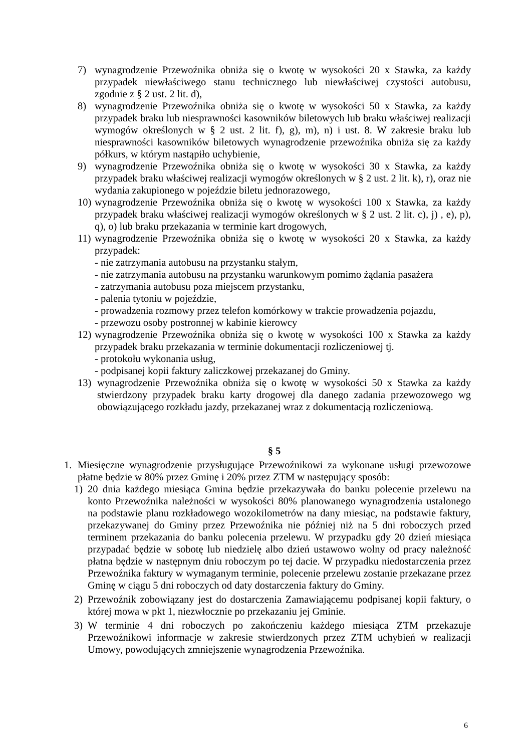7) wynagrodzenie Przewoźnika obniża się o kwotę w wysokości 20 x Stawka, za każdy przypadek niewłaściwego stanu technicznego lub niewłaściwej czystości autobusu, zgodnie z § 2 ust. 2 lit. d),
8) wynagrodzenie Przewoźnika obniża się o kwotę w wysokości 50 x Stawka, za każdy przypadek braku lub niesprawności kasowników biletowych lub braku właściwej realizacji wymogów określonych w § 2 ust. 2 lit. f), g), m), n) i ust. 8. W zakresie braku lub niesprawności kasowników biletowych wynagrodzenie przewoźnika obniża się za każdy półkurs, w którym nastąpiło uchybienie,
9) wynagrodzenie Przewoźnika obniża się o kwotę w wysokości 30 x Stawka, za każdy przypadek braku właściwej realizacji wymogów określonych w § 2 ust. 2 lit. k), r), oraz nie wydania zakupionego w pojeździe biletu jednorazowego,
10) wynagrodzenie Przewoźnika obniża się o kwotę w wysokości 100 x Stawka, za każdy przypadek braku właściwej realizacji wymogów określonych w § 2 ust. 2 lit. c), j) , e), p), q), o) lub braku przekazania w terminie kart drogowych,
11) wynagrodzenie Przewoźnika obniża się o kwotę w wysokości 20 x Stawka, za każdy przypadek:
- nie zatrzymania autobusu na przystanku stałym,
- nie zatrzymania autobusu na przystanku warunkowym pomimo żądania pasażera
- zatrzymania autobusu poza miejscem przystanku,
- palenia tytoniu w pojeździe,
- prowadzenia rozmowy przez telefon komórkowy w trakcie prowadzenia pojazdu,
- przewozu osoby postronnej w kabinie kierowcy
12) wynagrodzenie Przewoźnika obniża się o kwotę w wysokości 100 x Stawka za każdy przypadek braku przekazania w terminie dokumentacji rozliczeniowej tj.
- protokołu wykonania usług,
- podpisanej kopii faktury zaliczkowej przekazanej do Gminy.
13) wynagrodzenie Przewoźnika obniża się o kwotę w wysokości 50 x Stawka za każdy stwierdzony przypadek braku karty drogowej dla danego zadania przewozowego wg obowiązującego rozkładu jazdy, przekazanej wraz z dokumentacją rozliczeniową.
§ 5
1. Miesięczne wynagrodzenie przysługujące Przewoźnikowi za wykonane usługi przewozowe płatne będzie w 80% przez Gminę i 20% przez ZTM w następujący sposób:
1) 20 dnia każdego miesiąca Gmina będzie przekazywała do banku polecenie przelewu na konto Przewoźnika należności w wysokości 80% planowanego wynagrodzenia ustalonego na podstawie planu rozkładowego wozokilometrów na dany miesiąc, na podstawie faktury, przekazywanej do Gminy przez Przewoźnika nie później niż na 5 dni roboczych przed terminem przekazania do banku polecenia przelewu. W przypadku gdy 20 dzień miesiąca przypadać będzie w sobotę lub niedzielę albo dzień ustawowo wolny od pracy należność płatna będzie w następnym dniu roboczym po tej dacie. W przypadku niedostarczenia przez Przewoźnika faktury w wymaganym terminie, polecenie przelewu zostanie przekazane przez Gminę w ciągu 5 dni roboczych od daty dostarczenia faktury do Gminy.
2) Przewoźnik zobowiązany jest do dostarczenia Zamawiającemu podpisanej kopii faktury, o której mowa w pkt 1, niezwłocznie po przekazaniu jej Gminie.
3) W terminie 4 dni roboczych po zakończeniu każdego miesiąca ZTM przekazuje Przewoźnikowi informacje w zakresie stwierdzonych przez ZTM uchybień w realizacji Umowy, powodujących zmniejszenie wynagrodzenia Przewoźnika.
6